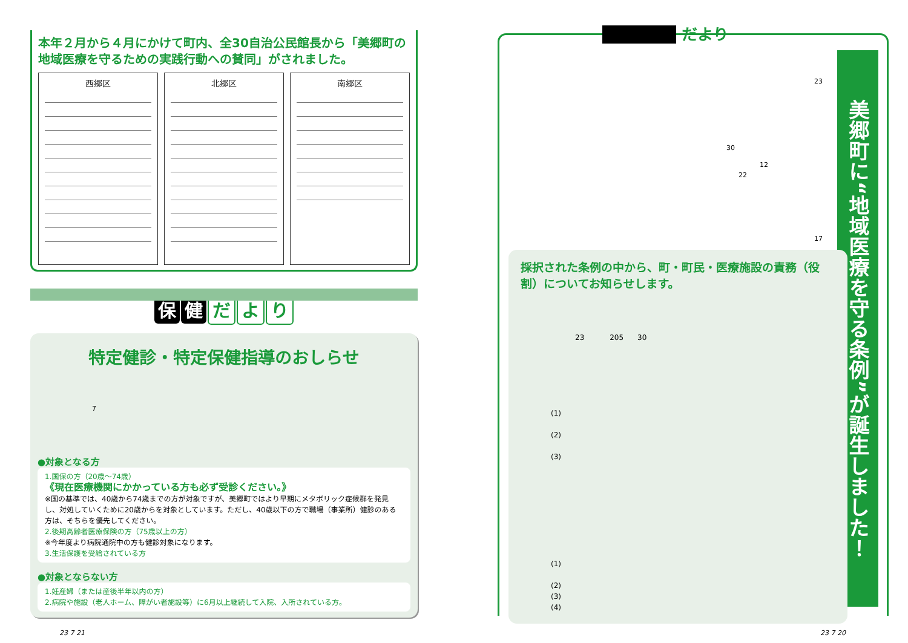本年２月から４月にかけて町内、全30自治公民館長から「美郷町の地域医療を守るための実践行動への賛同」がされました。
西郷区 北郷区 南郷区
保 健 だ よ り
特定健診・特定保健指導のおしらせ
7
●対象となる方
1.国保の方（20歳～74歳）
《現在医療機関にかかっている方も必ず受診ください。》
※国の基準では、40歳から74歳までの方が対象ですが、美郷町ではより早期にメタボリック症候群を発見し、対処していくために20歳からを対象としています。ただし、40歳以下の方で職場（事業所）健診のある方は、そちらを優先してください。
2.後期高齢者医療保険の方（75歳以上の方）
※今年度より病院通院中の方も健診対象になります。
3.生活保護を受給されている方
●対象とならない方
1.妊産婦（または産後半年以内の方）
2.病院や施設（老人ホーム、障がい者施設等）に6月以上継続して入院、入所されている方。
■■■■ だより
美郷町に“地域医療を守る条例”が誕生しました！
23
30
12
22
17
採択された条例の中から、町・町民・医療施設の責務（役割）についてお知らせします。
23 205 30
(1)
(2)
(3)
(1)
(2)
(3)
(4)
23 7 21 23 7 20